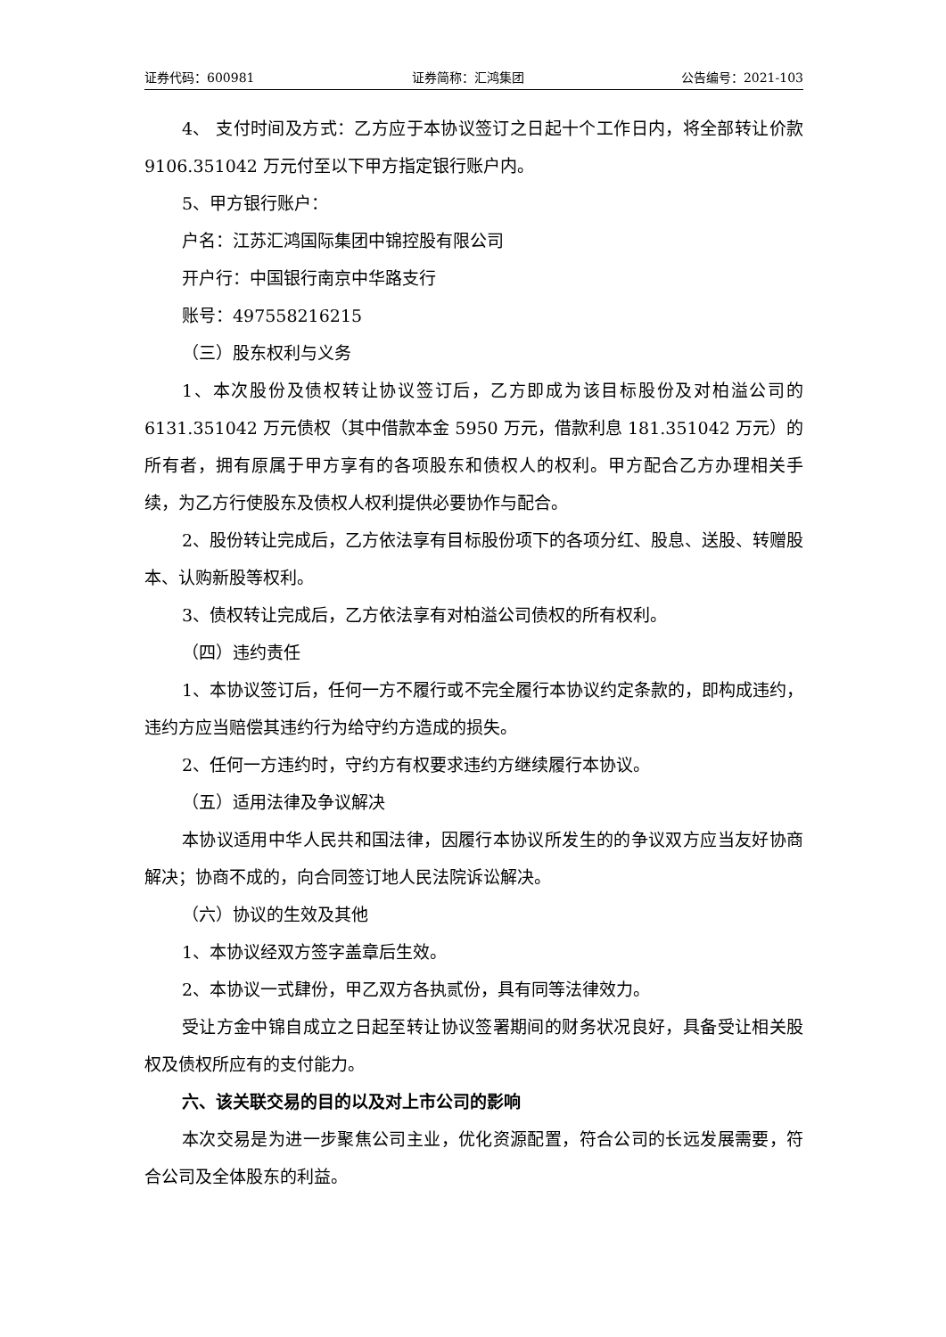证券代码：600981 证券简称：汇鸿集团 公告编号：2021-103
4、 支付时间及方式：乙方应于本协议签订之日起十个工作日内，将全部转让价款 9106.351042 万元付至以下甲方指定银行账户内。
5、甲方银行账户：
户名：江苏汇鸿国际集团中锦控股有限公司
开户行：中国银行南京中华路支行
账号：497558216215
（三）股东权利与义务
1、本次股份及债权转让协议签订后，乙方即成为该目标股份及对柏溢公司的 6131.351042 万元债权（其中借款本金 5950 万元，借款利息 181.351042 万元）的所有者，拥有原属于甲方享有的各项股东和债权人的权利。甲方配合乙方办理相关手续，为乙方行使股东及债权人权利提供必要协作与配合。
2、股份转让完成后，乙方依法享有目标股份项下的各项分红、股息、送股、转赠股本、认购新股等权利。
3、债权转让完成后，乙方依法享有对柏溢公司债权的所有权利。
（四）违约责任
1、本协议签订后，任何一方不履行或不完全履行本协议约定条款的，即构成违约，违约方应当赔偿其违约行为给守约方造成的损失。
2、任何一方违约时，守约方有权要求违约方继续履行本协议。
（五）适用法律及争议解决
本协议适用中华人民共和国法律，因履行本协议所发生的的争议双方应当友好协商解决；协商不成的，向合同签订地人民法院诉讼解决。
（六）协议的生效及其他
1、本协议经双方签字盖章后生效。
2、本协议一式肆份，甲乙双方各执贰份，具有同等法律效力。
受让方金中锦自成立之日起至转让协议签署期间的财务状况良好，具备受让相关股权及债权所应有的支付能力。
六、该关联交易的目的以及对上市公司的影响
本次交易是为进一步聚焦公司主业，优化资源配置，符合公司的长远发展需要，符合公司及全体股东的利益。